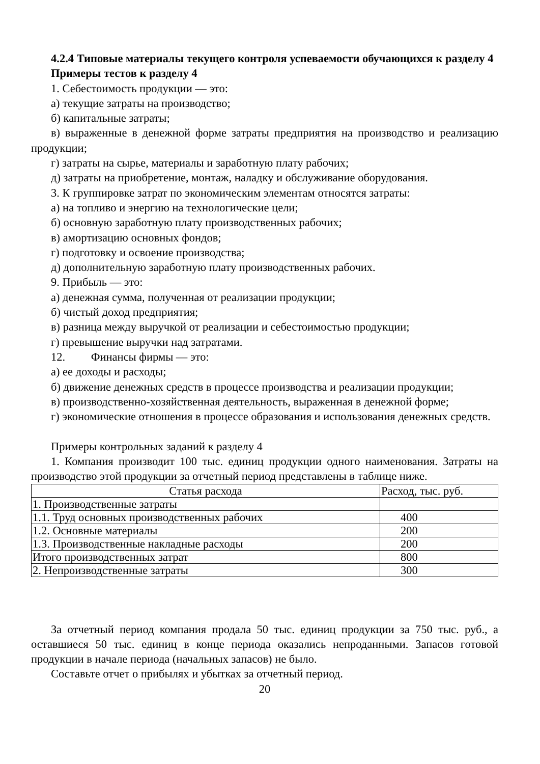4.2.4 Типовые материалы текущего контроля успеваемости обучающихся к разделу 4
Примеры тестов к разделу 4
1. Себестоимость продукции — это:
а) текущие затраты на производство;
б) капитальные затраты;
в) выраженные в денежной форме затраты предприятия на производство и реализацию продукции;
г) затраты на сырье, материалы и заработную плату рабочих;
д) затраты на приобретение, монтаж, наладку и обслуживание оборудования.
3. К группировке затрат по экономическим элементам относятся затраты:
а) на топливо и энергию на технологические цели;
б) основную заработную плату производственных рабочих;
в) амортизацию основных фондов;
г) подготовку и освоение производства;
д) дополнительную заработную плату производственных рабочих.
9. Прибыль — это:
а) денежная сумма, полученная от реализации продукции;
б) чистый доход предприятия;
в) разница между выручкой от реализации и себестоимостью продукции;
г) превышение выручки над затратами.
12. Финансы фирмы — это:
а) ее доходы и расходы;
б) движение денежных средств в процессе производства и реализации продукции;
в) производственно-хозяйственная деятельность, выраженная в денежной форме;
г) экономические отношения в процессе образования и использования денежных средств.
Примеры контрольных заданий к разделу 4
1. Компания производит 100 тыс. единиц продукции одного наименования. Затраты на производство этой продукции за отчетный период представлены в таблице ниже.
| Статья расхода | Расход, тыс. руб. |
| 1. Производственные затраты | |
| 1.1. Труд основных производственных рабочих | 400 |
| 1.2. Основные материалы | 200 |
| 1.3. Производственные накладные расходы | 200 |
| Итого производственных затрат | 800 |
| 2. Непроизводственные затраты | 300 |
За отчетный период компания продала 50 тыс. единиц продукции за 750 тыс. руб., а оставшиеся 50 тыс. единиц в конце периода оказались непроданными. Запасов готовой продукции в начале периода (начальных запасов) не было.
Составьте отчет о прибылях и убытках за отчетный период.
20